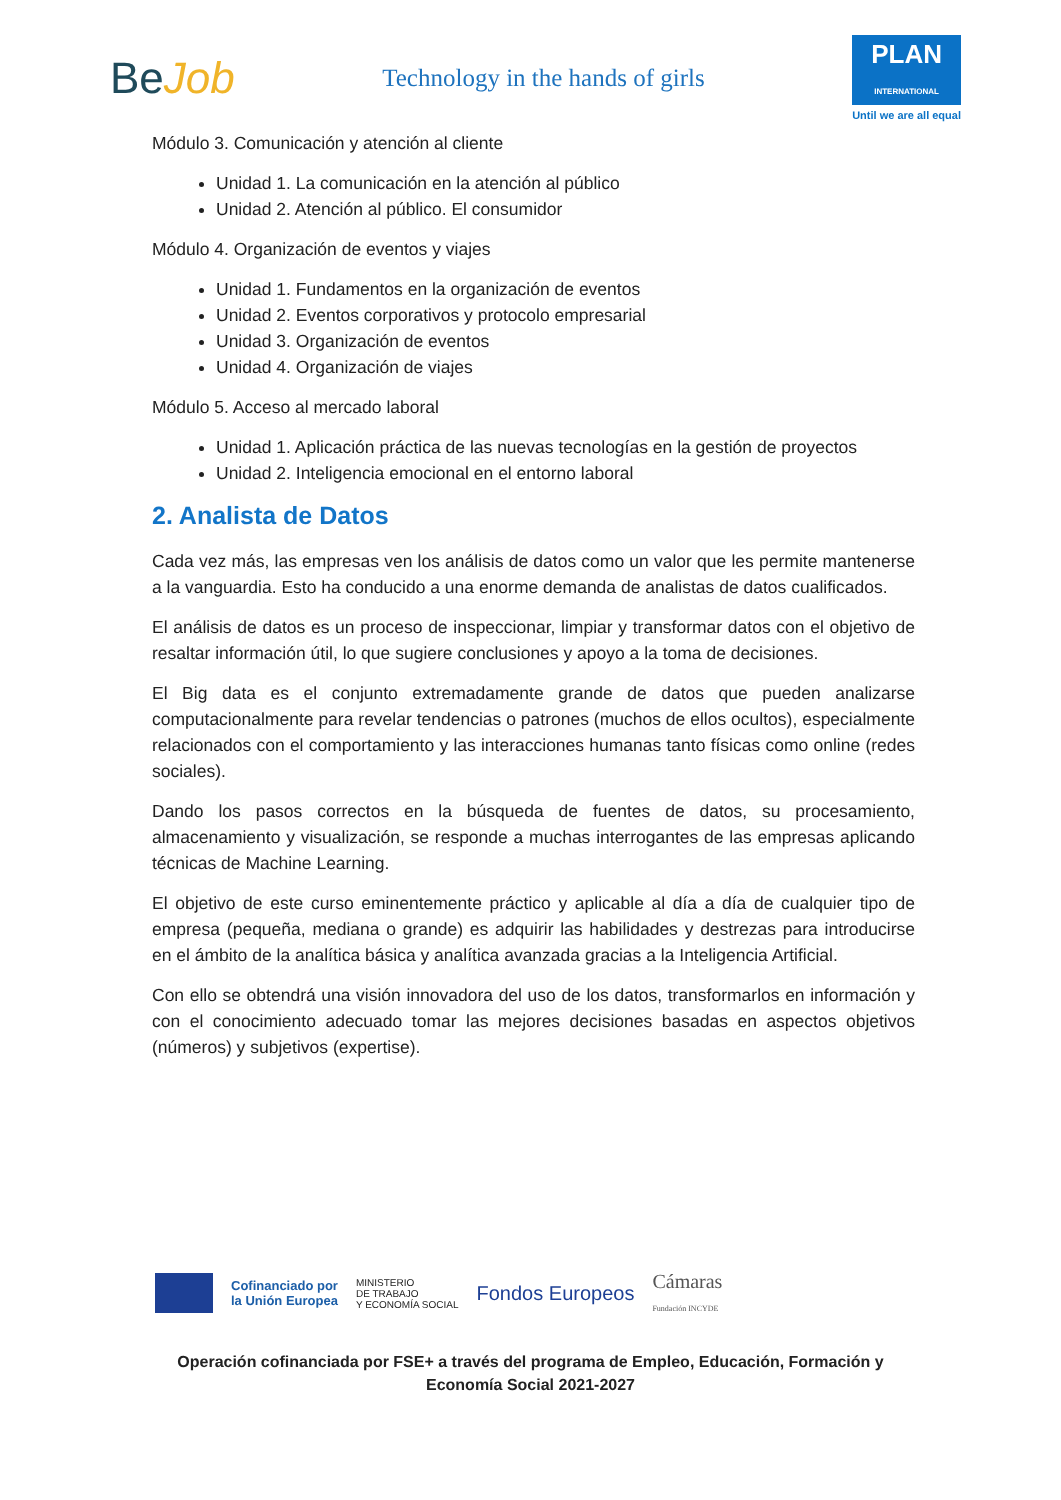BeJob
Technology in the hands of girls
PLAN
INTERNATIONAL
Until we are all equal
Módulo 3. Comunicación y atención al cliente
Unidad 1. La comunicación en la atención al público
Unidad 2. Atención al público. El consumidor
Módulo 4. Organización de eventos y viajes
Unidad 1. Fundamentos en la organización de eventos
Unidad 2. Eventos corporativos y protocolo empresarial
Unidad 3. Organización de eventos
Unidad 4. Organización de viajes
Módulo 5. Acceso al mercado laboral
Unidad 1. Aplicación práctica de las nuevas tecnologías en la gestión de proyectos
Unidad 2. Inteligencia emocional en el entorno laboral
2. Analista de Datos
Cada vez más, las empresas ven los análisis de datos como un valor que les permite mantenerse a la vanguardia. Esto ha conducido a una enorme demanda de analistas de datos cualificados.
El análisis de datos es un proceso de inspeccionar, limpiar y transformar datos con el objetivo de resaltar información útil, lo que sugiere conclusiones y apoyo a la toma de decisiones.
El Big data es el conjunto extremadamente grande de datos que pueden analizarse computacionalmente para revelar tendencias o patrones (muchos de ellos ocultos), especialmente relacionados con el comportamiento y las interacciones humanas tanto físicas como online (redes sociales).
Dando los pasos correctos en la búsqueda de fuentes de datos, su procesamiento, almacenamiento y visualización, se responde a muchas interrogantes de las empresas aplicando técnicas de Machine Learning.
El objetivo de este curso eminentemente práctico y aplicable al día a día de cualquier tipo de empresa (pequeña, mediana o grande) es adquirir las habilidades y destrezas para introducirse en el ámbito de la analítica básica y analítica avanzada gracias a la Inteligencia Artificial.
Con ello se obtendrá una visión innovadora del uso de los datos, transformarlos en información y con el conocimiento adecuado tomar las mejores decisiones basadas en aspectos objetivos (números) y subjetivos (expertise).
Cofinanciado por
la Unión Europea
MINISTERIO
DE TRABAJO
Y ECONOMÍA SOCIAL
Fondos Europeos
Cámaras
Fundación INCYDE
Operación cofinanciada por FSE+ a través del programa de Empleo, Educación, Formación y Economía Social 2021-2027